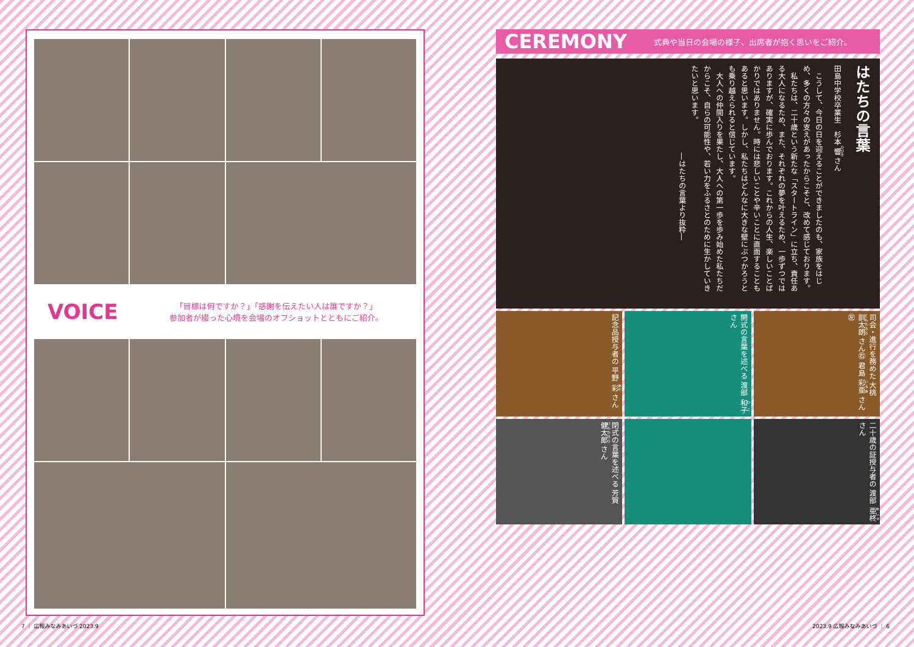VOICE
「目標は何ですか？」「感謝を伝えたい人は誰ですか？」
参加者が綴った心境を会場のオフショットとともにご紹介。
CEREMONY
式典や当日の会場の様子、出席者が抱く思いをご紹介。
はたちの言葉
田島中学校卒業生　杉本 響 さん
　こうして、今日の日を迎えることができましたのも、家族をはじめ、多くの方々の支えがあったからこそと、改めて感じております。
　私たちは、二十歳という新たな「スタートライン」に立ち、責任ある大人になるため、また、それぞれの夢を叶えるため、一歩ずつではありますが、確実に歩んでおります。これからの人生、楽しいことばかりではありません。時には悲しいことや辛いことに直面することもあると思います。しかし、私たちはどんなに大きな壁にぶつかろうとも乗り越えられると信じています。
　大人への仲間入りを果たし、大人への第一歩を歩み始めた私たちだからこそ、自らの可能性や、若い力をふるさとのために生かしていきたいと思います。
　　　　　　　　　　　　―はたちの言葉より抜粋―
記念品授与者の 平野 彩 さん
開式の言葉を述べる 渡部 和子 さん
司会・進行を務めた 大桃 訓太朗 さん㊨ 君島 彩亜 さん㊧
閉式の言葉を述べる 芳賀 健太郎 さん
二十歳の証授与者の 渡部 亜柊 さん
7 ｜ 広報みなみあいづ 2023.9 2023.9 広報みなみあいづ ｜ 6